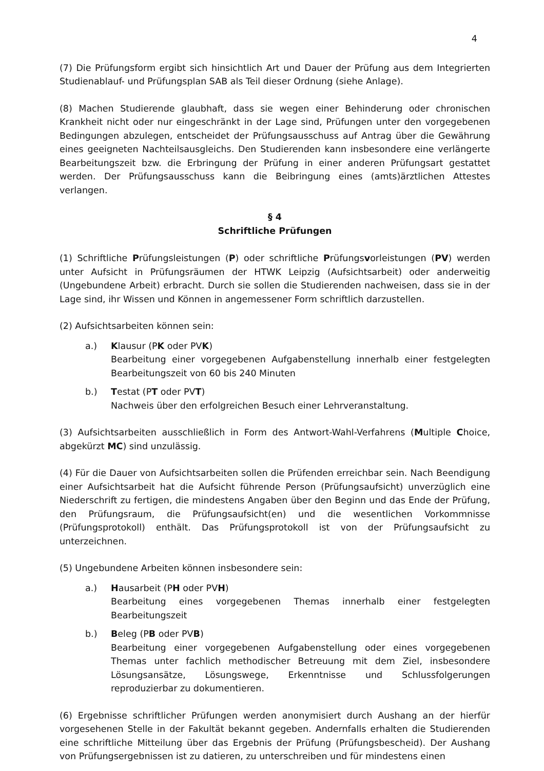4
(7) Die Prüfungsform ergibt sich hinsichtlich Art und Dauer der Prüfung aus dem Integrierten Studienablauf- und Prüfungsplan SAB als Teil dieser Ordnung (siehe Anlage).
(8) Machen Studierende glaubhaft, dass sie wegen einer Behinderung oder chronischen Krankheit nicht oder nur eingeschränkt in der Lage sind, Prüfungen unter den vorgegebenen Bedingungen abzulegen, entscheidet der Prüfungsausschuss auf Antrag über die Gewährung eines geeigneten Nachteilsausgleichs. Den Studierenden kann insbesondere eine verlängerte Bearbeitungszeit bzw. die Erbringung der Prüfung in einer anderen Prüfungsart gestattet werden. Der Prüfungsausschuss kann die Beibringung eines (amts)ärztlichen Attestes verlangen.
§ 4
Schriftliche Prüfungen
(1) Schriftliche Prüfungsleistungen (P) oder schriftliche Prüfungsvorleistungen (PV) werden unter Aufsicht in Prüfungsräumen der HTWK Leipzig (Aufsichtsarbeit) oder anderweitig (Ungebundene Arbeit) erbracht. Durch sie sollen die Studierenden nachweisen, dass sie in der Lage sind, ihr Wissen und Können in angemessener Form schriftlich darzustellen.
(2) Aufsichtsarbeiten können sein:
a.) Klausur (PK oder PVK)
Bearbeitung einer vorgegebenen Aufgabenstellung innerhalb einer festgelegten Bearbeitungszeit von 60 bis 240 Minuten
b.) Testat (PT oder PVT)
Nachweis über den erfolgreichen Besuch einer Lehrveranstaltung.
(3) Aufsichtsarbeiten ausschließlich in Form des Antwort-Wahl-Verfahrens (Multiple Choice, abgekürzt MC) sind unzulässig.
(4) Für die Dauer von Aufsichtsarbeiten sollen die Prüfenden erreichbar sein. Nach Beendigung einer Aufsichtsarbeit hat die Aufsicht führende Person (Prüfungsaufsicht) unverzüglich eine Niederschrift zu fertigen, die mindestens Angaben über den Beginn und das Ende der Prüfung, den Prüfungsraum, die Prüfungsaufsicht(en) und die wesentlichen Vorkommnisse (Prüfungsprotokoll) enthält. Das Prüfungsprotokoll ist von der Prüfungsaufsicht zu unterzeichnen.
(5) Ungebundene Arbeiten können insbesondere sein:
a.) Hausarbeit (PH oder PVH)
Bearbeitung eines vorgegebenen Themas innerhalb einer festgelegten Bearbeitungszeit
b.) Beleg (PB oder PVB)
Bearbeitung einer vorgegebenen Aufgabenstellung oder eines vorgegebenen Themas unter fachlich methodischer Betreuung mit dem Ziel, insbesondere Lösungsansätze, Lösungswege, Erkenntnisse und Schlussfolgerungen reproduzierbar zu dokumentieren.
(6) Ergebnisse schriftlicher Prüfungen werden anonymisiert durch Aushang an der hierfür vorgesehenen Stelle in der Fakultät bekannt gegeben. Andernfalls erhalten die Studierenden eine schriftliche Mitteilung über das Ergebnis der Prüfung (Prüfungsbescheid). Der Aushang von Prüfungsergebnissen ist zu datieren, zu unterschreiben und für mindestens einen